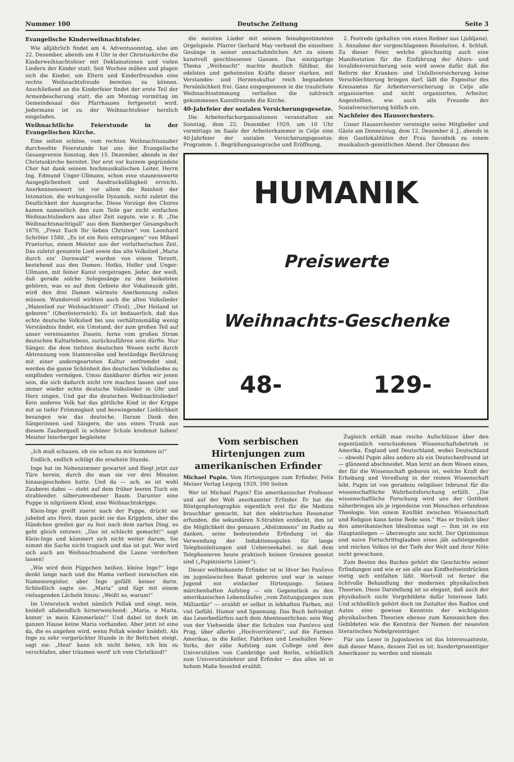Nummer 100 Deutsche Zeitung Seite 3
Evangelische Kinderweihnachtsfeier.
Wie alljährlich findet am 4. Adventssonntag, also am 22. Dezember, abends um 4 Uhr in der Christuskirche die Kinderweihnachtsfeier mit Deklamationen und vielen Liedern der Kinder statt. Seit Wochen mühen und plagen sich die Kinder, um Eltern und Kinderfreunden eine rechte Weihnachtsfreude bereiten zu können. Anschließend an die Kinderfeier findet der erste Teil der Armenbescherung statt, die am Montag vormittag im Gemeindesaal des Pfarrhauses fortgesetzt wird. Jedermann ist zu der Weihnachtsfeier herzlich eingeladen.
Weihnachtliche Feierstunde in der Evangelischen Kirche.
Eine selten schöne, vom rechten Weihnachtszauber durchwehte Feierstunde hat uns der Evangelische Gesangverein Sonntag, den 15. Dezember, abends in der Christuskirche bereitet. Der erst vor kurzem gegründete Chor hat dank seinem hochmusikalischen Leiter, Herrn Ing. Edmund Unger-Ullmann, schon eine staunenswerte Ausgeglichenheit und Ausdrucksfähigkeit erreicht. Anerkennenswert ist vor allem die Reinheit der Intonation, die wirkungsvolle Dynamik, nicht zuletzt die Deutlichkeit der Aussprache. Diese Vorzüge des Chores kamen namentlich den zum Teile gar nicht einfachen Weihnachtsliedern aus alter Zeit zugute, wie z. B. „Die Weihnachtsnachtigall“ aus dem Bamberger Gesangsbuch 1670, „Freut Euch Ihr lieben Christen“ von Leonhard Schröter 1580, „Es ist ein Reis entsprungen“ von Mihael Praetorius, einem Meister aus der vorlutherischen Zeit. Das zuletzt genannte Lied sowie das alte Volkslied „Maria durch ein' Dornwald“ wurden von einem Terzett, bestehend aus den Damen: Hotko, Heller und Unger-Ullmann, mit feiner Kunst vorgetragen. Jeder, der weiß, daß gerade solche Sologesänge zu den heikelsten gehören, was es auf dem Gebiete der Vokalmusik gibt, wird den drei Damen wärmste Anerkennung zollen müssen. Wundervoll wirkten auch die alten Volkslieder „Maienlied zur Weihnachtszeit“ (Tirol), „Der Heiland ist geboren“ (Oberösterreich). Es ist bedauerlich, daß das echte deutsche Volkslied bei uns verhältnismäßig wenig Verständnis findet, ein Umstand, der zum großen Teil auf unser vereinsamtes Dasein, ferne vom großen Strom deutschen Kulturlebens, zurückzuführen sein dürfte. Nur Sänger, die dem tiefsten deutschen Wesen nicht durch Abtrennung vom Stammvolke und beständige Berührung mit einer andersgearteten Kultur entfremdet sind, werden die ganze Schönheit des deutschen Volksliedes zu empfinden vermögen. Umso dankbarer dürfen wir jenen sein, die sich dadurch nicht irre machen lassen und uns immer wieder echte deutsche Volkslieder in Ohr und Herz singen. Und gar die deutschen Weihnachtslieder! Kein anderes Volk hat das göttliche Kind in der Krippe mit so tiefer Frömmigkeit und bezwingender Lieblichkeit besungen wie das deutsche. Darum Dank den Sängerinnen und Sängern, die uns einen Trunk aus diesem Zauberquell in schöner Schale kredenzt haben! Meister Interberger begleitete
„Ich muß schauen, ob sie schon zu mir kommen is!“
Endlich, endlich schlägt die ersehnte Stunde.
Inge hat im Nebenzimmer gewartet und fliegt jetzt zur Türe herein, durch die man sie vor drei Minuten hinausgeschoben hatte. Und da — ach, es ist wohl Zauberei dabei — steht auf dem früher leeren Tisch ein strahlender, silberumwobener Baum. Darunter eine Puppe in nilgrünem Kleid, eine Weihnachtskrippe.
Klein-Inge greift zuerst nach der Puppe, drückt sie jubelnd ans Herz, dann packt sie das Kripplein, aber die Händchen greifen gar zu fest nach dem zarten Ding, es geht gleich entzwei: „Das ist schlecht gemacht!“ sagt Klein-Inge und kümmert sich nicht weiter darum. Sie nimmt die Sache nicht tragisch und das ist gut. Wer wird sich auch am Weihnachtsabend die Laune verderben lassen!
„Wie wird dein Püppchen heißen, kleine Inge?“ Inge denkt lange nach und die Mama verliest inzwischen ein Namensregister, aber Inge gefällt keiner darin. Schließlich sagte sie: „Maria“ und fügt mit einem vielsagenden Lächeln hinzu: „Weißt so, warum!“
Im Unterstock wohnt nämlich Pollak und singt, nein, knödelt allabendlich hirnerweichend: „Maria, o Maria, komm' in mein Kämmerlein!“ Und dabei ist doch im ganzen Hause keine Maria vorhanden. Aber jetzt ist eine da, die es angehen wird, wenn Pollak wieder knödelt. Als Inge zu sehr vorgerückter Stunde in ihr Bettchen steigt, sagt sie: „Heut' kann ich nicht beten, ich bin zu verschlafen, aber träumen werd' ich vom Christkind!“
die meisten Lieder mit seinem feinabgestimmten Orgelspiele. Pfarrer Gerhard May verband die einzelnen Gesänge in seiner unnachahmlichen Art zu einem kunstvoll geschlossenen Ganzen. Das einzigartige Thema „Weihnacht“ machte deutlich fühlbar, die edelsten und geheimsten Kräfte dieser starken, mit Verstandes- und Herzenskultur reich begnadeten Persönlichkeit frei. Ganz eingesponnen in die traulichste Weihnachtsstimmung verließen die zahlreich gekommenen Kunstfreunde die Kirche.
40-Jahrfeier der sozialen Versicherungsgesetze.
Die Arbeiterfachorganisationen veranstalten am Sonntag, dem 22. Dezember 1929, um 10 Uhr vormittags im Saale der Arbeiterkammer in Celje eine 40-Jahrfeier der sozialen Versicherungsgesetze. Programm: 1. Begrüßungsansprache und Eröffnung,
2. Festrede (gehalten von einen Redner aus Ljubljana), 3. Annahme der vorgeschlagenen Resolution, 4. Schluß. Zu dieser Feier, welche gleichzeitig auch eine Manifestation für die Einführung der Alters- und Invalidenversicherung sein wird sowie dafür, daß die Reform der Kranken- und Unfallsversicherung keine Verschlechterung bringen darf, lädt die Expositur des Kreisamtes für Arbeiterversicherung in Celje alle organisierten und nicht organisirten, Arbeiter, Angestellten, wie auch alle Freunde der Sozialversicherung höflich ein.
Nachfeier des Hausorchesters.
Unser Hausorchester vereinigte seine Mitglieder und Gäste am Donnerstag, dem 12. Dezember d. J., abends in den Gastlokalitäten der Frau Savodnik zu einem musikalisch-gemütlichen Abend. Der Obmann des
HUMANIK
Preiswerte
Weihnachts-Geschenke
48- 129-
Vom serbischen Hirtenjungen zum amerikanischen Erfinder
Michael Pupin. Vom Hirtenjungen zum Erfinder, Felix Meiner Verlag Leipzig 1929, 390 Seiten
Wer ist Michael Pupin? Ein amerikanischer Professor und auf der Welt anerkannter Erfinder. Er hat die Röntgenphotographie eigentlich erst für die Medizin brauchbar gemacht, hat den elektrischen Resonator erfunden, die sekundären X-Strahlen entdeckt, ihm ist die Möglichkeit des genauen „Abstimmens“ im Radio zu danken, seine bedeutendste Erfindung ist die Verwendung der Induktionsspulen für lange Telephonleitungen und Ueberseekabel, so daß dem Telephonieren heute praktisch keinen Grenzen gesetzt sind („Pupinisierte Linien“).
Dieser weltbekannte Erfinder ist in Idvor bei Pančevo im jugoslawischen Banat geboren und war in seiner Jugend ein einfacher Hirtenjunge. Seinen märchenhaften Aufstieg — ein Gegenstück zu den amerikanischen Lebensläufen „vom Zeitungsjungen zum Milliardär“ — erzählt er selbst in lebhaften Farben, mit viel Gefühl, Humor und Spannung. Das Buch befriedigt das Leserbedürfnis nach dem Abenteuerlichen: sein Weg von der Viehweide über die Schulen von Pančevo und Prag, über allerlei „Hochverräterei“, auf die Farmen Amerikas, in die Keller, Fabriken und Lesehallen New-Yorks, der zähe Aufstieg zum College und den Universitäten von Cambridge und Berlin, schließlich zum Universitätslehrer und Erfinder — das alles ist in hohem Maße fesselnd erzählt.
Zugleich erhält man reiche Aufschlüsse über den eigentümlich verschiedenen Wissenschaftsbetrieb in Amerika, England und Deutschland, wobei Deutschland — obwohl Pupin alles andere als ein Deutschenfreund ist — glänzend abschneidet. Man lernt an dem Wesen eines, der für die Wissenschaft geboren ist, welche Kraft der Erhebung und Veredlung in der reinen Wissenschaft lebt. Pupin ist von geradezu religiöser Inbrunst für die wissenschaftliche Wahrheitsforschung erfüllt. „Die wissenschaftliche Forschung wird uns der Gottheit näherbringen als je irgendeine von Menschen erfundene Theologie. Von einem Konflikt zwischen Wissenschaft und Religion kann keine Rede sein.“ Was er freilich über den amerikanischen Idealismus sagt — ihm ist es ein Hauptanliegen — überzeugte uns nicht. Der Optimismus und naive Fortschrittsglauben eines jäh aufsteigenden und reichen Volkes ist der Tiefe der Welt und ihrer Nöte nicht gewachsen.
Zum Besten des Buches gehört die Geschichte seiner Erfindungen und wie er sie alle aus Kindheitseindrücken stetig sich entfalten läßt. Wertvoll ist ferner die lichtvolle Behandlung der modernen physikalischen Theorien. Diese Darstellung ist so elegant, daß auch der physikalisch nicht Vorgebildete dafür Interesse faßt. Und schließlich gehört doch im Zeitalter des Radios und Autos eine gewisse Kenntnis der wichtigsten physikalischen Theorien ebenso zum Kennzeichen des Gebildeten wie die Kenntnis der Namen der neuesten literarischen Nobelpreisträger.
Für uns Leser in Jugoslawien ist das Interessanteste, daß dieser Mann, dessen Ziel es ist, hundertprozentiger Amerikaner zu werden und niemals